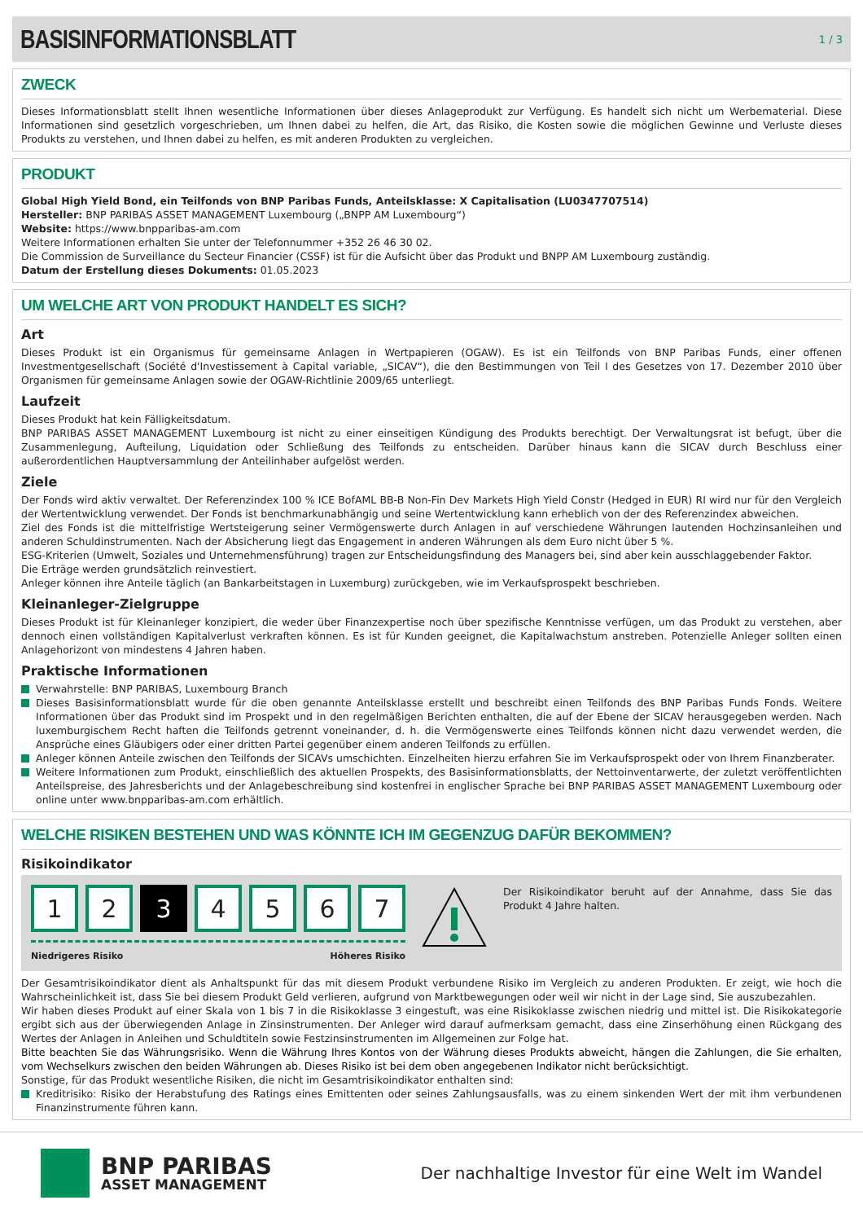BASISINFORMATIONSBLATT
1 / 3
ZWECK
Dieses Informationsblatt stellt Ihnen wesentliche Informationen über dieses Anlageprodukt zur Verfügung. Es handelt sich nicht um Werbematerial. Diese Informationen sind gesetzlich vorgeschrieben, um Ihnen dabei zu helfen, die Art, das Risiko, die Kosten sowie die möglichen Gewinne und Verluste dieses Produkts zu verstehen, und Ihnen dabei zu helfen, es mit anderen Produkten zu vergleichen.
PRODUKT
Global High Yield Bond, ein Teilfonds von BNP Paribas Funds, Anteilsklasse: X Capitalisation (LU0347707514)
Hersteller: BNP PARIBAS ASSET MANAGEMENT Luxembourg („BNPP AM Luxembourg“)
Website: https://www.bnpparibas-am.com
Weitere Informationen erhalten Sie unter der Telefonnummer +352 26 46 30 02.
Die Commission de Surveillance du Secteur Financier (CSSF) ist für die Aufsicht über das Produkt und BNPP AM Luxembourg zuständig.
Datum der Erstellung dieses Dokuments: 01.05.2023
UM WELCHE ART VON PRODUKT HANDELT ES SICH?
Art
Dieses Produkt ist ein Organismus für gemeinsame Anlagen in Wertpapieren (OGAW). Es ist ein Teilfonds von BNP Paribas Funds, einer offenen Investmentgesellschaft (Société d'Investissement à Capital variable, „SICAV“), die den Bestimmungen von Teil I des Gesetzes von 17. Dezember 2010 über Organismen für gemeinsame Anlagen sowie der OGAW-Richtlinie 2009/65 unterliegt.
Laufzeit
Dieses Produkt hat kein Fälligkeitsdatum.
BNP PARIBAS ASSET MANAGEMENT Luxembourg ist nicht zu einer einseitigen Kündigung des Produkts berechtigt. Der Verwaltungsrat ist befugt, über die Zusammenlegung, Aufteilung, Liquidation oder Schließung des Teilfonds zu entscheiden. Darüber hinaus kann die SICAV durch Beschluss einer außerordentlichen Hauptversammlung der Anteilinhaber aufgelöst werden.
Ziele
Der Fonds wird aktiv verwaltet. Der Referenzindex 100 % ICE BofAML BB-B Non-Fin Dev Markets High Yield Constr (Hedged in EUR) RI wird nur für den Vergleich der Wertentwicklung verwendet. Der Fonds ist benchmarkunabhängig und seine Wertentwicklung kann erheblich von der des Referenzindex abweichen.
Ziel des Fonds ist die mittelfristige Wertsteigerung seiner Vermögenswerte durch Anlagen in auf verschiedene Währungen lautenden Hochzinsanleihen und anderen Schuldinstrumenten. Nach der Absicherung liegt das Engagement in anderen Währungen als dem Euro nicht über 5 %.
ESG-Kriterien (Umwelt, Soziales und Unternehmensführung) tragen zur Entscheidungsfindung des Managers bei, sind aber kein ausschlaggebender Faktor.
Die Erträge werden grundsätzlich reinvestiert.
Anleger können ihre Anteile täglich (an Bankarbeitstagen in Luxemburg) zurückgeben, wie im Verkaufsprospekt beschrieben.
Kleinanleger-Zielgruppe
Dieses Produkt ist für Kleinanleger konzipiert, die weder über Finanzexpertise noch über spezifische Kenntnisse verfügen, um das Produkt zu verstehen, aber dennoch einen vollständigen Kapitalverlust verkraften können. Es ist für Kunden geeignet, die Kapitalwachstum anstreben. Potenzielle Anleger sollten einen Anlagehorizont von mindestens 4 Jahren haben.
Praktische Informationen
Verwahrstelle: BNP PARIBAS, Luxembourg Branch
Dieses Basisinformationsblatt wurde für die oben genannte Anteilsklasse erstellt und beschreibt einen Teilfonds des BNP Paribas Funds Fonds. Weitere Informationen über das Produkt sind im Prospekt und in den regelmäßigen Berichten enthalten, die auf der Ebene der SICAV herausgegeben werden. Nach luxemburgischem Recht haften die Teilfonds getrennt voneinander, d. h. die Vermögenswerte eines Teilfonds können nicht dazu verwendet werden, die Ansprüche eines Gläubigers oder einer dritten Partei gegenüber einem anderen Teilfonds zu erfüllen.
Anleger können Anteile zwischen den Teilfonds der SICAVs umschichten. Einzelheiten hierzu erfahren Sie im Verkaufsprospekt oder von Ihrem Finanzberater.
Weitere Informationen zum Produkt, einschließlich des aktuellen Prospekts, des Basisinformationsblatts, der Nettoinventarwerte, der zuletzt veröffentlichten Anteilspreise, des Jahresberichts und der Anlagebeschreibung sind kostenfrei in englischer Sprache bei BNP PARIBAS ASSET MANAGEMENT Luxembourg oder online unter www.bnpparibas-am.com erhältlich.
WELCHE RISIKEN BESTEHEN UND WAS KÖNNTE ICH IM GEGENZUG DAFÜR BEKOMMEN?
Risikoindikator
1 2 3 4 5 6 7
Niedrigeres Risiko Höheres Risiko
Der Risikoindikator beruht auf der Annahme, dass Sie das Produkt 4 Jahre halten.
Der Gesamtrisikoindikator dient als Anhaltspunkt für das mit diesem Produkt verbundene Risiko im Vergleich zu anderen Produkten. Er zeigt, wie hoch die Wahrscheinlichkeit ist, dass Sie bei diesem Produkt Geld verlieren, aufgrund von Marktbewegungen oder weil wir nicht in der Lage sind, Sie auszubezahlen.
Wir haben dieses Produkt auf einer Skala von 1 bis 7 in die Risikoklasse 3 eingestuft, was eine Risikoklasse zwischen niedrig und mittel ist. Die Risikokategorie ergibt sich aus der überwiegenden Anlage in Zinsinstrumenten. Der Anleger wird darauf aufmerksam gemacht, dass eine Zinserhöhung einen Rückgang des Wertes der Anlagen in Anleihen und Schuldtiteln sowie Festzinsinstrumenten im Allgemeinen zur Folge hat.
Bitte beachten Sie das Währungsrisiko. Wenn die Währung Ihres Kontos von der Währung dieses Produkts abweicht, hängen die Zahlungen, die Sie erhalten, vom Wechselkurs zwischen den beiden Währungen ab. Dieses Risiko ist bei dem oben angegebenen Indikator nicht berücksichtigt.
Sonstige, für das Produkt wesentliche Risiken, die nicht im Gesamtrisikoindikator enthalten sind:
Kreditrisiko: Risiko der Herabstufung des Ratings eines Emittenten oder seines Zahlungsausfalls, was zu einem sinkenden Wert der mit ihm verbundenen Finanzinstrumente führen kann.
BNP PARIBAS
ASSET MANAGEMENT
Der nachhaltige Investor für eine Welt im Wandel